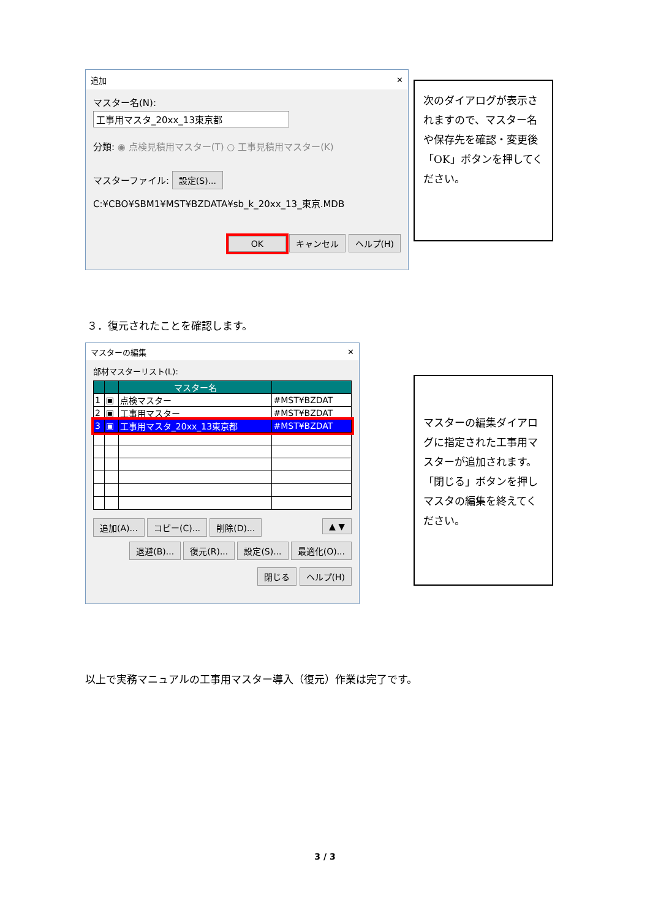追加 ✕
マスター名(N):
工事用マスタ_20xx_13東京都
分類: ◉ 点検見積用マスター(T) ○ 工事見積用マスター(K)
マスターファイル: 設定(S)...
C:¥CBO¥SBM1¥MST¥BZDATA¥sb_k_20xx_13_東京.MDB
OK キャンセル ヘルプ(H)
次のダイアログが表示されますので、マスター名や保存先を確認・変更後「OK」ボタンを押してください。
３．復元されたことを確認します。
マスターの編集 ✕
部材マスターリスト(L):
| | | マスター名 | |
| --- | --- | --- | --- |
| 1 | ▣ | 点検マスター | #MST¥BZDAT |
| 2 | ▣ | 工事用マスター | #MST¥BZDAT |
| 3 | ▣ | 工事用マスタ_20xx_13東京都 | #MST¥BZDAT |
追加(A)... コピー(C)... 削除(D)... ▲ ▼
退避(B)... 復元(R)... 設定(S)... 最適化(O)...
閉じる ヘルプ(H)
マスターの編集ダイアログに指定された工事用マスターが追加されます。
「閉じる」ボタンを押しマスタの編集を終えてください。
以上で実務マニュアルの工事用マスター導入（復元）作業は完了です。
3 / 3